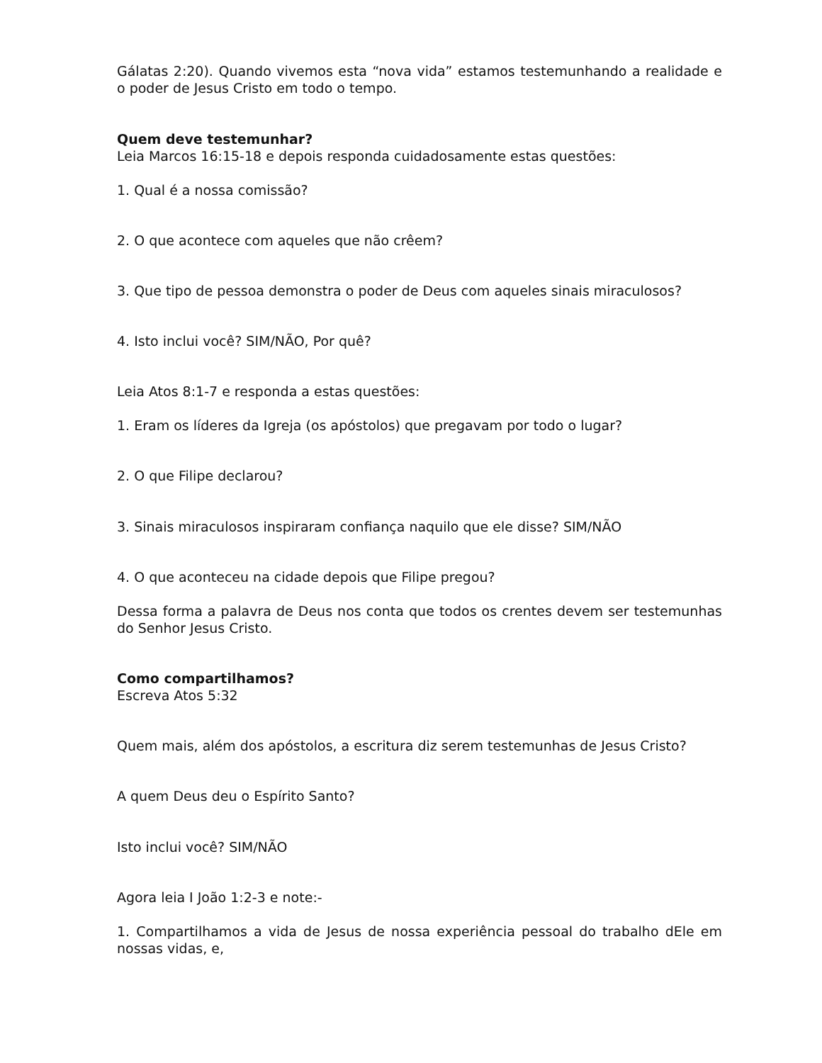Gálatas 2:20). Quando vivemos esta “nova vida” estamos testemunhando a realidade e o poder de Jesus Cristo em todo o tempo.
Quem deve testemunhar?
Leia Marcos 16:15-18 e depois responda cuidadosamente estas questões:
1. Qual é a nossa comissão?
2. O que acontece com aqueles que não crêem?
3. Que tipo de pessoa demonstra o poder de Deus com aqueles sinais miraculosos?
4. Isto inclui você? SIM/NÃO, Por quê?
Leia Atos 8:1-7 e responda a estas questões:
1. Eram os líderes da Igreja (os apóstolos) que pregavam por todo o lugar?
2. O que Filipe declarou?
3. Sinais miraculosos inspiraram confiança naquilo que ele disse? SIM/NÃO
4. O que aconteceu na cidade depois que Filipe pregou?
Dessa forma a palavra de Deus nos conta que todos os crentes devem ser testemunhas do Senhor Jesus Cristo.
Como compartilhamos?
Escreva Atos 5:32
Quem mais, além dos apóstolos, a escritura diz serem testemunhas de Jesus Cristo?
A quem Deus deu o Espírito Santo?
Isto inclui você? SIM/NÃO
Agora leia I João 1:2-3 e note:-
1. Compartilhamos a vida de Jesus de nossa experiência pessoal do trabalho dEle em nossas vidas, e,